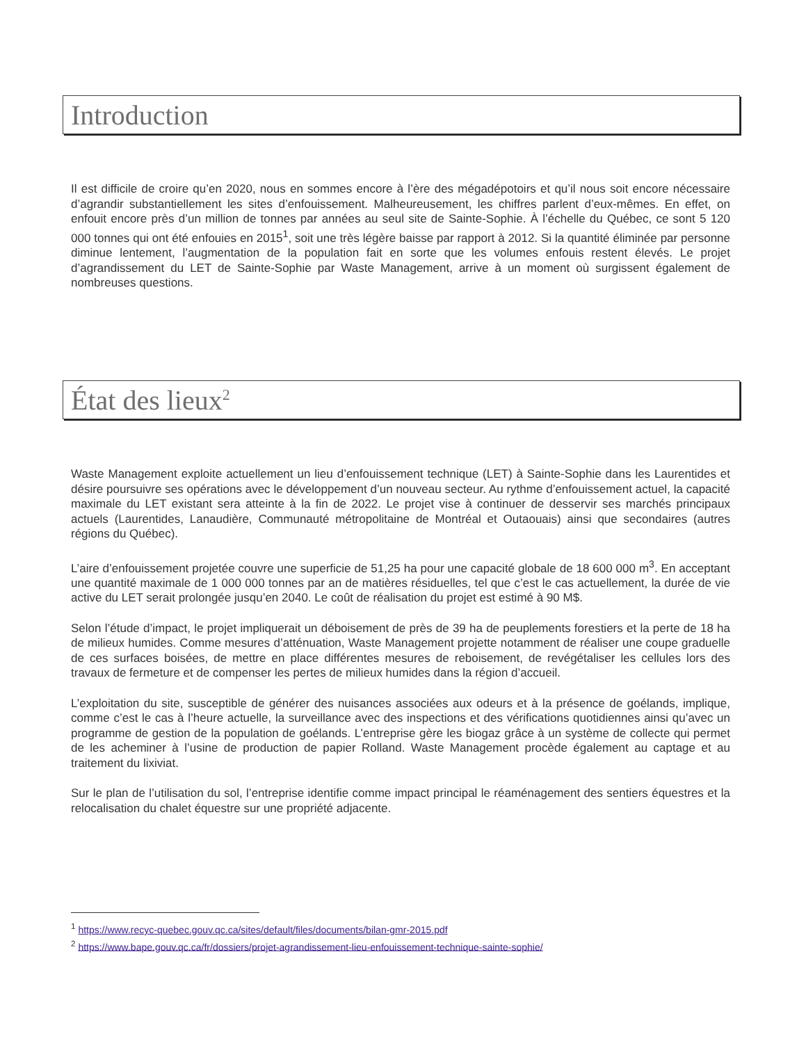Introduction
Il est difficile de croire qu’en 2020, nous en sommes encore à l’ère des mégadépotoirs et qu’il nous soit encore nécessaire d’agrandir substantiellement les sites d’enfouissement. Malheureusement, les chiffres parlent d’eux-mêmes. En effet, on enfouit encore près d’un million de tonnes par années au seul site de Sainte-Sophie. À l’échelle du Québec, ce sont 5 120 000 tonnes qui ont été enfouies en 2015<sup>1</sup>, soit une très légère baisse par rapport à 2012. Si la quantité éliminée par personne diminue lentement, l’augmentation de la population fait en sorte que les volumes enfouis restent élevés. Le projet d’agrandissement du LET de Sainte-Sophie par Waste Management, arrive à un moment où surgissent également de nombreuses questions.
État des lieux<sup>2</sup>
Waste Management exploite actuellement un lieu d’enfouissement technique (LET) à Sainte-Sophie dans les Laurentides et désire poursuivre ses opérations avec le développement d’un nouveau secteur. Au rythme d’enfouissement actuel, la capacité maximale du LET existant sera atteinte à la fin de 2022. Le projet vise à continuer de desservir ses marchés principaux actuels (Laurentides, Lanaudière, Communauté métropolitaine de Montréal et Outaouais) ainsi que secondaires (autres régions du Québec).
L’aire d’enfouissement projetée couvre une superficie de 51,25 ha pour une capacité globale de 18 600 000 m<sup>3</sup>. En acceptant une quantité maximale de 1 000 000 tonnes par an de matières résiduelles, tel que c’est le cas actuellement, la durée de vie active du LET serait prolongée jusqu’en 2040. Le coût de réalisation du projet est estimé à 90 M$.
Selon l’étude d’impact, le projet impliquerait un déboisement de près de 39 ha de peuplements forestiers et la perte de 18 ha de milieux humides. Comme mesures d’atténuation, Waste Management projette notamment de réaliser une coupe graduelle de ces surfaces boisées, de mettre en place différentes mesures de reboisement, de revégétaliser les cellules lors des travaux de fermeture et de compenser les pertes de milieux humides dans la région d’accueil.
L’exploitation du site, susceptible de générer des nuisances associées aux odeurs et à la présence de goélands, implique, comme c’est le cas à l’heure actuelle, la surveillance avec des inspections et des vérifications quotidiennes ainsi qu’avec un programme de gestion de la population de goélands. L’entreprise gère les biogaz grâce à un système de collecte qui permet de les acheminer à l’usine de production de papier Rolland. Waste Management procède également au captage et au traitement du lixiviat.
Sur le plan de l’utilisation du sol, l’entreprise identifie comme impact principal le réaménagement des sentiers équestres et la relocalisation du chalet équestre sur une propriété adjacente.
<sup>1</sup> https://www.recyc-quebec.gouv.qc.ca/sites/default/files/documents/bilan-gmr-2015.pdf
<sup>2</sup> https://www.bape.gouv.qc.ca/fr/dossiers/projet-agrandissement-lieu-enfouissement-technique-sainte-sophie/